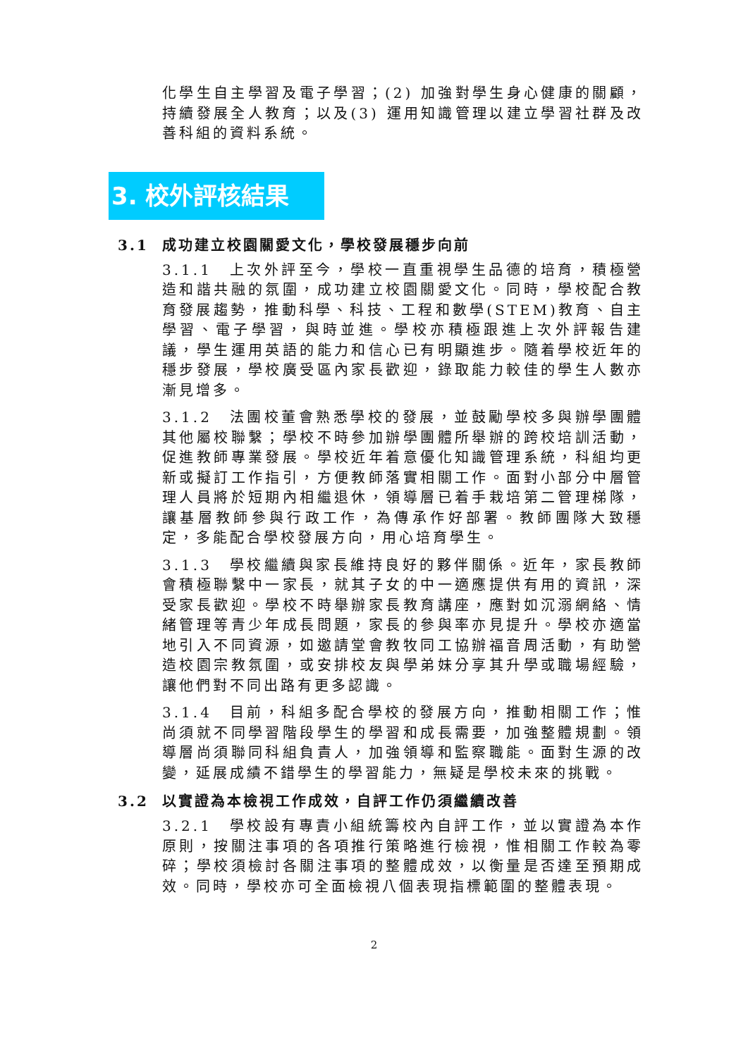化學生自主學習及電子學習；(2) 加強對學生身心健康的關顧，持續發展全人教育；以及(3) 運用知識管理以建立學習社群及改善科組的資料系統。
3. 校外評核結果
3.1 成功建立校園關愛文化，學校發展穩步向前
3.1.1　上次外評至今，學校一直重視學生品德的培育，積極營造和諧共融的氛圍，成功建立校園關愛文化。同時，學校配合教育發展趨勢，推動科學、科技、工程和數學(STEM)教育、自主學習、電子學習，與時並進。學校亦積極跟進上次外評報告建議，學生運用英語的能力和信心已有明顯進步。隨着學校近年的穩步發展，學校廣受區內家長歡迎，錄取能力較佳的學生人數亦漸見增多。
3.1.2　法團校董會熟悉學校的發展，並鼓勵學校多與辦學團體其他屬校聯繫；學校不時參加辦學團體所舉辦的跨校培訓活動，促進教師專業發展。學校近年着意優化知識管理系統，科組均更新或擬訂工作指引，方便教師落實相關工作。面對小部分中層管理人員將於短期內相繼退休，領導層已着手栽培第二管理梯隊，讓基層教師參與行政工作，為傳承作好部署。教師團隊大致穩定，多能配合學校發展方向，用心培育學生。
3.1.3　學校繼續與家長維持良好的夥伴關係。近年，家長教師會積極聯繫中一家長，就其子女的中一適應提供有用的資訊，深受家長歡迎。學校不時舉辦家長教育講座，應對如沉溺網絡、情緒管理等青少年成長問題，家長的參與率亦見提升。學校亦適當地引入不同資源，如邀請堂會教牧同工協辦福音周活動，有助營造校園宗教氛圍，或安排校友與學弟妹分享其升學或職場經驗，讓他們對不同出路有更多認識。
3.1.4　目前，科組多配合學校的發展方向，推動相關工作；惟尚須就不同學習階段學生的學習和成長需要，加強整體規劃。領導層尚須聯同科組負責人，加強領導和監察職能。面對生源的改變，延展成績不錯學生的學習能力，無疑是學校未來的挑戰。
3.2 以實證為本檢視工作成效，自評工作仍須繼續改善
3.2.1　學校設有專責小組統籌校內自評工作，並以實證為本作原則，按關注事項的各項推行策略進行檢視，惟相關工作較為零碎；學校須檢討各關注事項的整體成效，以衡量是否達至預期成效。同時，學校亦可全面檢視八個表現指標範圍的整體表現。
2